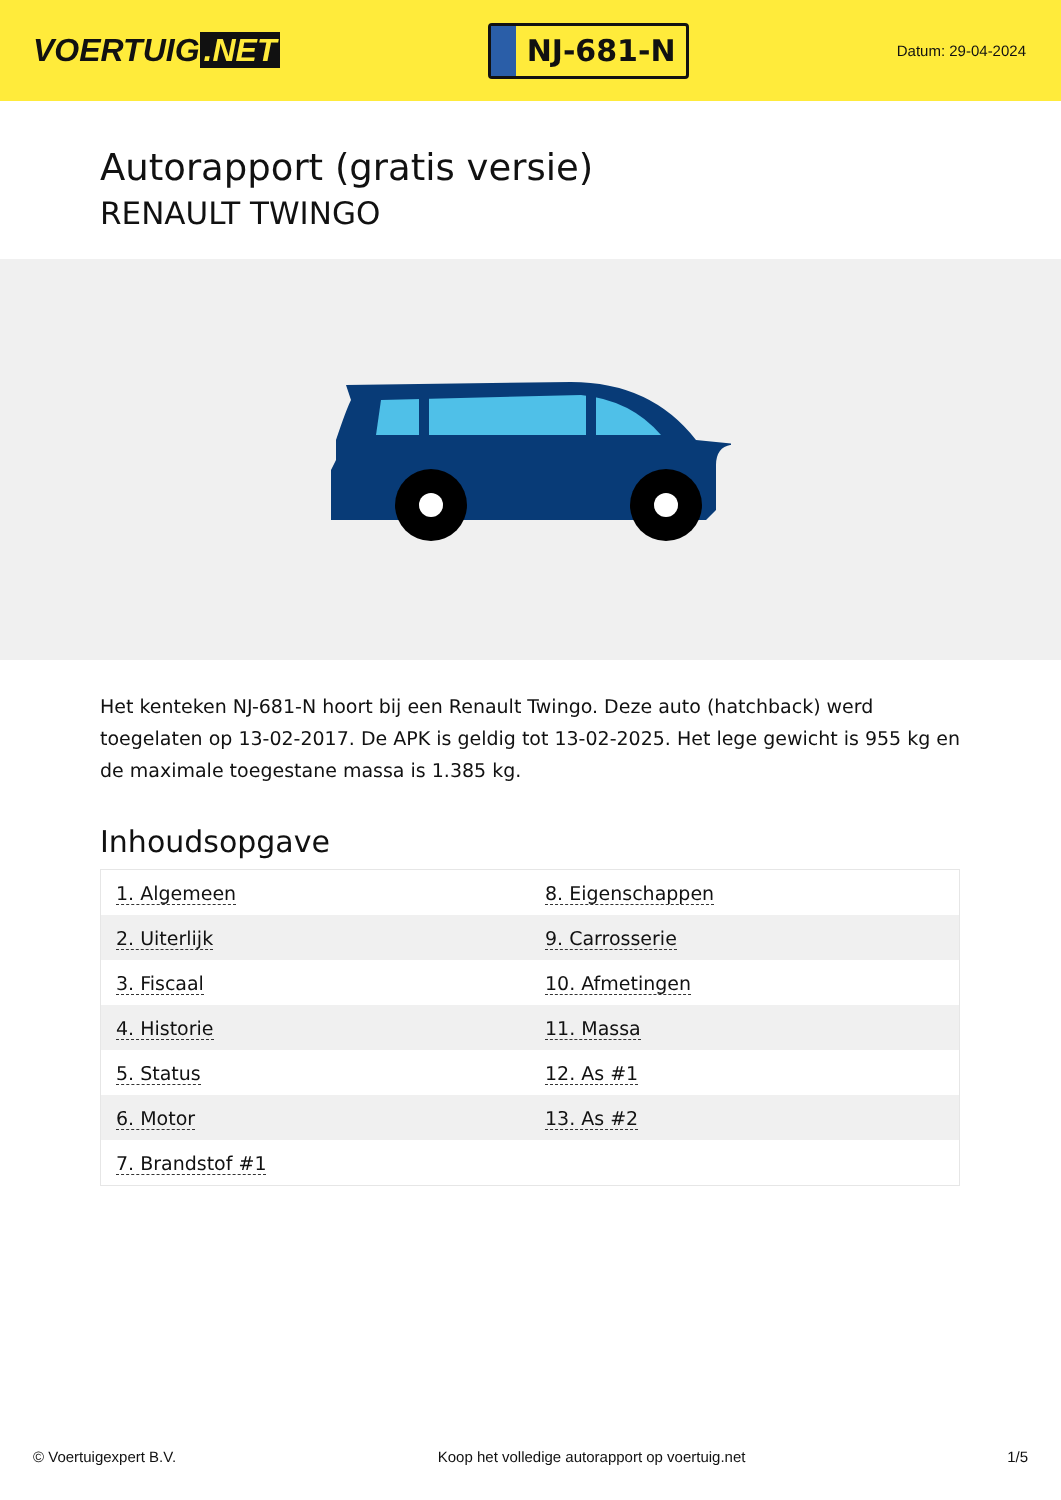VOERTUIG.NET
NJ-681-N
Datum: 29-04-2024
Autorapport (gratis versie)
RENAULT TWINGO
Het kenteken NJ-681-N hoort bij een Renault Twingo. Deze auto (hatchback) werd toegelaten op 13-02-2017. De APK is geldig tot 13-02-2025. Het lege gewicht is 955 kg en de maximale toegestane massa is 1.385 kg.
Inhoudsopgave
| 1. Algemeen | 8. Eigenschappen |
| 2. Uiterlijk | 9. Carrosserie |
| 3. Fiscaal | 10. Afmetingen |
| 4. Historie | 11. Massa |
| 5. Status | 12. As #1 |
| 6. Motor | 13. As #2 |
| 7. Brandstof #1 | |
© Voertuigexpert B.V. Koop het volledige autorapport op voertuig.net 1/5